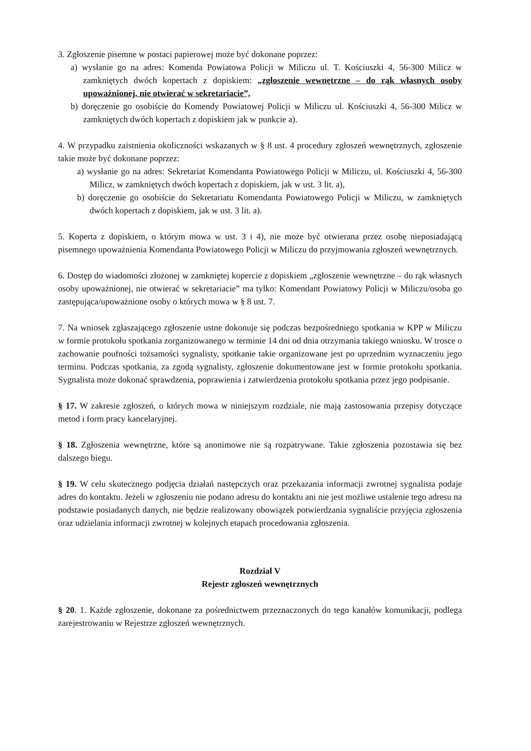3. Zgłoszenie pisemne w postaci papierowej może być dokonane poprzez:
a) wysłanie go na adres: Komenda Powiatowa Policji w Miliczu ul. T. Kościuszki 4, 56-300 Milicz w zamkniętych dwóch kopertach z dopiskiem: „zgłoszenie wewnętrzne – do rąk własnych osoby upoważnionej, nie otwierać w sekretariacie”,
b) doręczenie go osobiście do Komendy Powiatowej Policji w Miliczu ul. Kościuszki 4, 56-300 Milicz w zamkniętych dwóch kopertach z dopiskiem jak w punkcie a).
4. W przypadku zaistnienia okoliczności wskazanych w § 8 ust. 4 procedury zgłoszeń wewnętrznych, zgłoszenie takie może być dokonane poprzez:
a) wysłanie go na adres: Sekretariat Komendanta Powiatowego Policji w Miliczu, ul. Kościuszki 4, 56-300 Milicz, w zamkniętych dwóch kopertach z dopiskiem, jak w ust. 3 lit. a),
b) doręczenie go osobiście do Sekretariatu Komendanta Powiatowego Policji w Miliczu, w zamkniętych dwóch kopertach z dopiskiem, jak w ust. 3 lit. a).
5. Koperta z dopiskiem, o którym mowa w ust. 3 i 4), nie może być otwierana przez osobę nieposiadającą pisemnego upoważnienia Komendanta Powiatowego Policji w Miliczu do przyjmowania zgłoszeń wewnętrznych.
6. Dostęp do wiadomości złożonej w zamkniętej kopercie z dopiskiem „zgłoszenie wewnętrzne – do rąk własnych osoby upoważnionej, nie otwierać w sekretariacie” ma tylko: Komendant Powiatowy Policji w Miliczu/osoba go zastępująca/upoważnione osoby o których mowa w § 8 ust. 7.
7. Na wniosek zgłaszającego zgłoszenie ustne dokonuje się podczas bezpośredniego spotkania w KPP w Miliczu w formie protokołu spotkania zorganizowanego w terminie 14 dni od dnia otrzymania takiego wniosku. W trosce o zachowanie poufności tożsamości sygnalisty, spotkanie takie organizowane jest po uprzednim wyznaczeniu jego terminu. Podczas spotkania, za zgodą sygnalisty, zgłoszenie dokumentowane jest w formie protokołu spotkania. Sygnalista może dokonać sprawdzenia, poprawienia i zatwierdzenia protokołu spotkania przez jego podpisanie.
§ 17. W zakresie zgłoszeń, o których mowa w niniejszym rozdziale, nie mają zastosowania przepisy dotyczące metod i form pracy kancelaryjnej.
§ 18. Zgłoszenia wewnętrzne, które są anonimowe nie są rozpatrywane. Takie zgłoszenia pozostawia się bez dalszego biegu.
§ 19. W celu skutecznego podjęcia działań następczych oraz przekazania informacji zwrotnej sygnalista podaje adres do kontaktu. Jeżeli w zgłoszeniu nie podano adresu do kontaktu ani nie jest możliwe ustalenie tego adresu na podstawie posiadanych danych, nie będzie realizowany obowiązek potwierdzania sygnaliście przyjęcia zgłoszenia oraz udzielania informacji zwrotnej w kolejnych etapach procedowania zgłoszenia.
Rozdział V
Rejestr zgłoszeń wewnętrznych
§ 20. 1. Każde zgłoszenie, dokonane za pośrednictwem przeznaczonych do tego kanałów komunikacji, podlega zarejestrowaniu w Rejestrze zgłoszeń wewnętrznych.